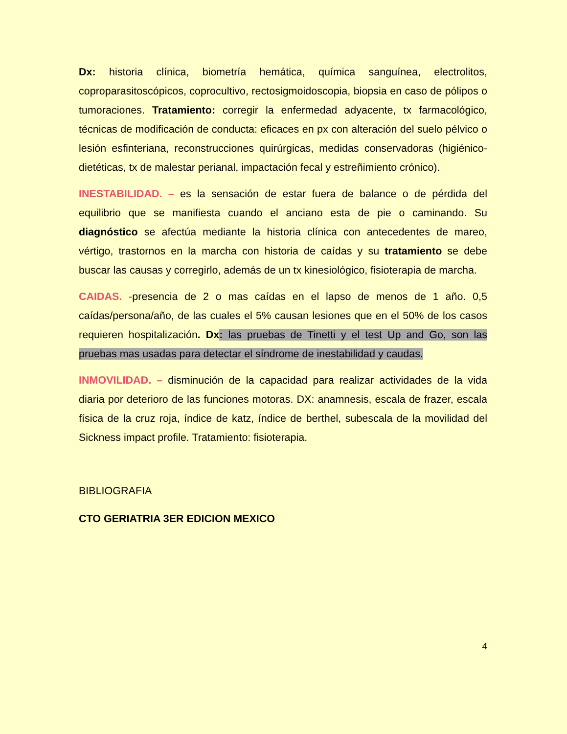Dx: historia clínica, biometría hemática, química sanguínea, electrolitos, coproparasitoscópicos, coprocultivo, rectosigmoidoscopia, biopsia en caso de pólipos o tumoraciones. Tratamiento: corregir la enfermedad adyacente, tx farmacológico, técnicas de modificación de conducta: eficaces en px con alteración del suelo pélvico o lesión esfinteriana, reconstrucciones quirúrgicas, medidas conservadoras (higiénico-dietéticas, tx de malestar perianal, impactación fecal y estreñimiento crónico).
INESTABILIDAD. – es la sensación de estar fuera de balance o de pérdida del equilibrio que se manifiesta cuando el anciano esta de pie o caminando. Su diagnóstico se afectúa mediante la historia clínica con antecedentes de mareo, vértigo, trastornos en la marcha con historia de caídas y su tratamiento se debe buscar las causas y corregirlo, además de un tx kinesiológico, fisioterapia de marcha.
CAIDAS. -presencia de 2 o mas caídas en el lapso de menos de 1 año. 0,5 caídas/persona/año, de las cuales el 5% causan lesiones que en el 50% de los casos requieren hospitalización. Dx: las pruebas de Tinetti y el test Up and Go, son las pruebas mas usadas para detectar el síndrome de inestabilidad y caudas.
INMOVILIDAD. – disminución de la capacidad para realizar actividades de la vida diaria por deterioro de las funciones motoras. DX: anamnesis, escala de frazer, escala física de la cruz roja, índice de katz, índice de berthel, subescala de la movilidad del Sickness impact profile. Tratamiento: fisioterapia.
BIBLIOGRAFIA
CTO GERIATRIA 3ER EDICION MEXICO
4